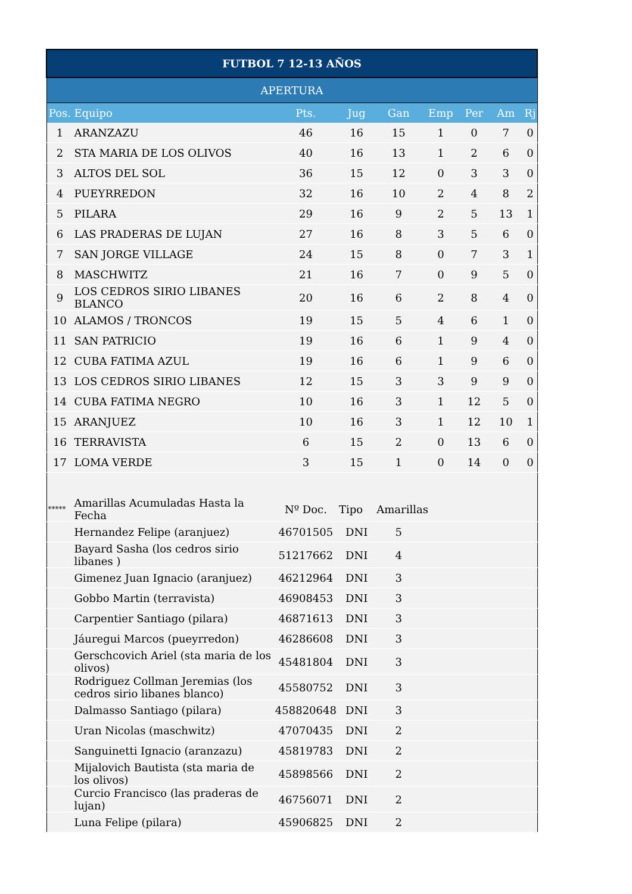| FUTBOL 7 12-13 AÑOS | | | | | | | | |
| APERTURA | | | | | | | | |
| Pos. | Equipo | Pts. | Jug | Gan | Emp | Per | Am | Rj |
| 1 | ARANZAZU | 46 | 16 | 15 | 1 | 0 | 7 | 0 |
| 2 | STA MARIA DE LOS OLIVOS | 40 | 16 | 13 | 1 | 2 | 6 | 0 |
| 3 | ALTOS DEL SOL | 36 | 15 | 12 | 0 | 3 | 3 | 0 |
| 4 | PUEYRREDON | 32 | 16 | 10 | 2 | 4 | 8 | 2 |
| 5 | PILARA | 29 | 16 | 9 | 2 | 5 | 13 | 1 |
| 6 | LAS PRADERAS DE LUJAN | 27 | 16 | 8 | 3 | 5 | 6 | 0 |
| 7 | SAN JORGE VILLAGE | 24 | 15 | 8 | 0 | 7 | 3 | 1 |
| 8 | MASCHWITZ | 21 | 16 | 7 | 0 | 9 | 5 | 0 |
| 9 | LOS CEDROS SIRIO LIBANES BLANCO | 20 | 16 | 6 | 2 | 8 | 4 | 0 |
| 10 | ALAMOS / TRONCOS | 19 | 15 | 5 | 4 | 6 | 1 | 0 |
| 11 | SAN PATRICIO | 19 | 16 | 6 | 1 | 9 | 4 | 0 |
| 12 | CUBA FATIMA AZUL | 19 | 16 | 6 | 1 | 9 | 6 | 0 |
| 13 | LOS CEDROS SIRIO LIBANES | 12 | 15 | 3 | 3 | 9 | 9 | 0 |
| 14 | CUBA FATIMA NEGRO | 10 | 16 | 3 | 1 | 12 | 5 | 0 |
| 15 | ARANJUEZ | 10 | 16 | 3 | 1 | 12 | 10 | 1 |
| 16 | TERRAVISTA | 6 | 15 | 2 | 0 | 13 | 6 | 0 |
| 17 | LOMA VERDE | 3 | 15 | 1 | 0 | 14 | 0 | 0 |
| ***** | Amarillas Acumuladas Hasta la Fecha | Nº Doc. | Tipo | Amarillas | | | | |
| | Hernandez Felipe (aranjuez) | 46701505 | DNI | 5 | | | | |
| | Bayard Sasha (los cedros sirio libanes ) | 51217662 | DNI | 4 | | | | |
| | Gimenez Juan Ignacio (aranjuez) | 46212964 | DNI | 3 | | | | |
| | Gobbo Martin (terravista) | 46908453 | DNI | 3 | | | | |
| | Carpentier Santiago (pilara) | 46871613 | DNI | 3 | | | | |
| | Jáuregui Marcos (pueyrredon) | 46286608 | DNI | 3 | | | | |
| | Gerschcovich Ariel (sta maria de los olivos) | 45481804 | DNI | 3 | | | | |
| | Rodriguez Collman Jeremias (los cedros sirio libanes blanco) | 45580752 | DNI | 3 | | | | |
| | Dalmasso Santiago (pilara) | 458820648 | DNI | 3 | | | | |
| | Uran Nicolas (maschwitz) | 47070435 | DNI | 2 | | | | |
| | Sanguinetti Ignacio (aranzazu) | 45819783 | DNI | 2 | | | | |
| | Mijalovich Bautista (sta maria de los olivos) | 45898566 | DNI | 2 | | | | |
| | Curcio Francisco (las praderas de lujan) | 46756071 | DNI | 2 | | | | |
| | Luna Felipe (pilara) | 45906825 | DNI | 2 | | | | |